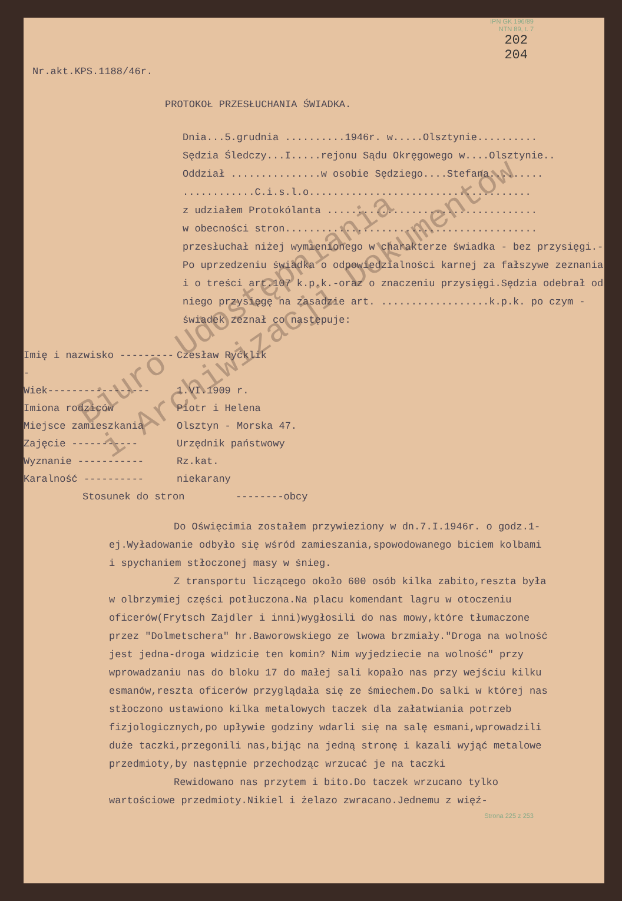IPN GK 196/89
NTN 89, t. 7
202
204
Nr.akt.KPS.1188/46r.
PROTOKOŁ PRZESŁUCHANIA ŚWIADKA.
Dnia...5.grudnia ..........1946r. w.....Olsztynie..........
Sędzia Śledczy...I.....rejonu Sądu Okręgowego w....Olsztynie..
Oddział ...............w osobie Sędziego....Stefana.........
............C.i.s.l.o.....................................
z udziałem Protokólanta ...................................
w obecności stron..........................................
przesłuchał niżej wymienionego w charakterze świadka - bez przysięgi.-
Po uprzedzeniu świadka o odpowiedzialności karnej za fałszywe zeznania i o treści art.107 k.p.k.-oraz o znaczeniu przysięgi.Sędzia odebrał od niego przysięgę na zasadzie art. ..................k.p.k. po czym - świadek zeznał co następuje:
Imię i nazwisko ---------- Czesław Ryćklik
Wiek----------------- 1.VI.1909 r.
Imiona rodziców Piotr i Helena
Miejsce zamieszkania Olsztyn - Morska 47.
Zajęcie ----------- Urzędnik państwowy
Wyznanie ----------- Rz.kat.
Karalność ---------- niekarany
Stosunek do stron --------obcy
Do Oświęcimia zostałem przywieziony w dn.7.I.1946r. o godz.1-ej.Wyładowanie odbyło się wśród zamieszania,spowodowanego biciem kolbami i spychaniem stłoczonej masy w śnieg.
Z transportu liczącego około 600 osób kilka zabito,reszta była w olbrzymiej części potłuczona.Na placu komendant lagru w otoczeniu oficerów(Frytsch Zajdler i inni)wygłosili do nas mowy,które tłumaczone przez "Dolmetschera" hr.Baworowskiego ze lwowa brzmiały."Droga na wolność jest jedna-droga widzicie ten komin? Nim wyjedziecie na wolność" przy wprowadzaniu nas do bloku 17 do małej sali kopało nas przy wejściu kilku esmanów,reszta oficerów przyglądała się ze śmiechem.Do salki w której nas stłoczono ustawiono kilka metalowych taczek dla załatwiania potrzeb fizjologicznych,po upływie godziny wdarli się na salę esmani,wprowadzili duże taczki,przegonili nas,bijąc na jedną stronę i kazali wyjąć metalowe przedmioty,by następnie przechodząc wrzucać je na taczki
Rewidowano nas przytem i bito.Do taczek wrzucano tylko wartościowe przedmioty.Nikiel i żelazo zwracano.Jednemu z więź-
Strona 225 z 253
Biuro Udostępniania
i Archiwizacji Dokumentów